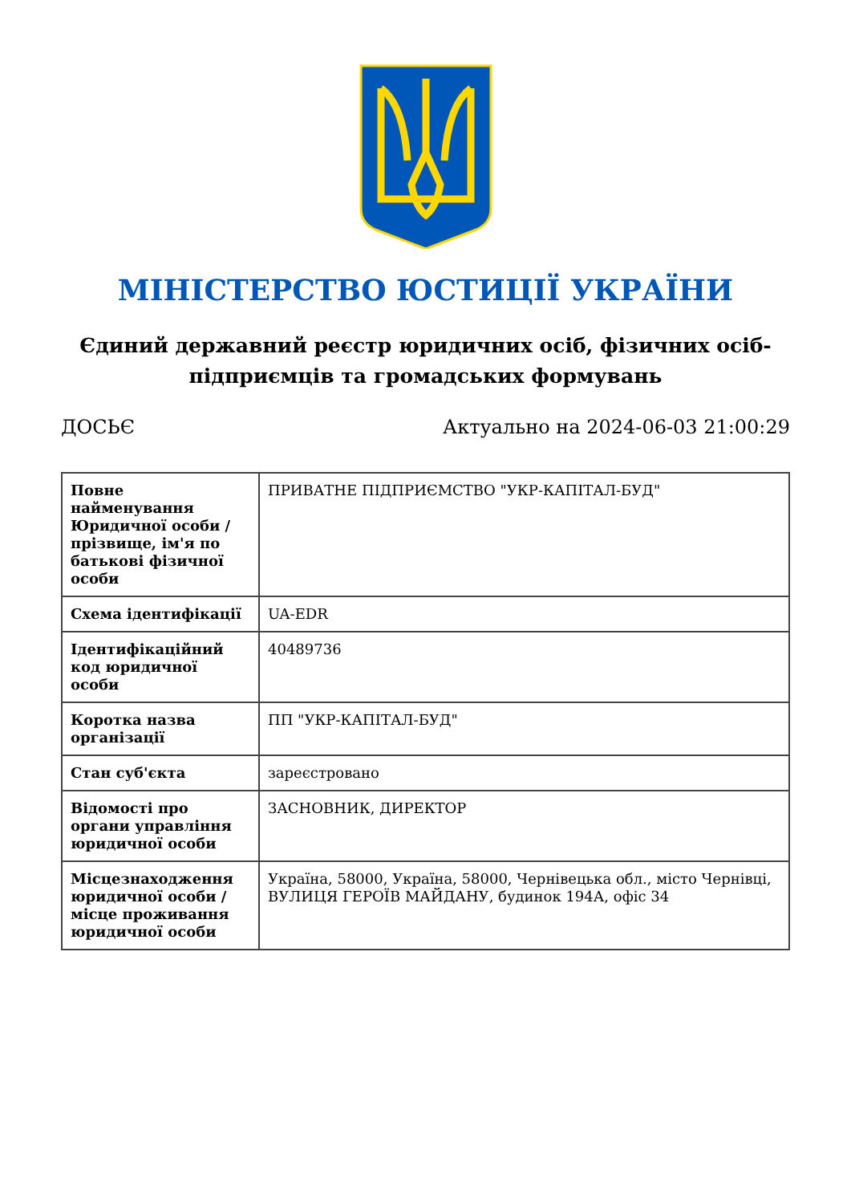МІНІСТЕРСТВО ЮСТИЦІЇ УКРАЇНИ
Єдиний державний реєстр юридичних осіб, фізичних осіб-підприємців та громадських формувань
ДОСЬЄ Актуально на 2024-06-03 21:00:29
| Повне найменування Юридичної особи / прізвище, ім'я по батькові фізичної особи | ПРИВАТНЕ ПІДПРИЄМСТВО "УКР-КАПІТАЛ-БУД" |
| Схема ідентифікації | UA-EDR |
| Ідентифікаційний код юридичної особи | 40489736 |
| Коротка назва організації | ПП "УКР-КАПІТАЛ-БУД" |
| Стан суб'єкта | зареєстровано |
| Відомості про органи управління юридичної особи | ЗАСНОВНИК, ДИРЕКТОР |
| Місцезнаходження юридичної особи / місце проживання юридичної особи | Україна, 58000, Україна, 58000, Чернівецька обл., місто Чернівці, ВУЛИЦЯ ГЕРОЇВ МАЙДАНУ, будинок 194А, офіс 34 |